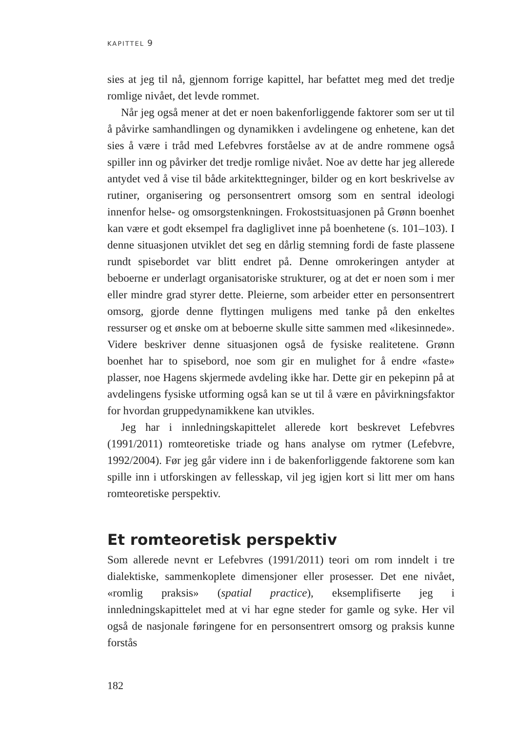KAPITTEL 9
sies at jeg til nå, gjennom forrige kapittel, har befattet meg med det tredje romlige nivået, det levde rommet.
Når jeg også mener at det er noen bakenforliggende faktorer som ser ut til å påvirke samhandlingen og dynamikken i avdelingene og enhetene, kan det sies å være i tråd med Lefebvres forståelse av at de andre rommene også spiller inn og påvirker det tredje romlige nivået. Noe av dette har jeg allerede antydet ved å vise til både arkitekttegninger, bilder og en kort beskrivelse av rutiner, organisering og personsentrert omsorg som en sentral ideologi innenfor helse- og omsorgstenkningen. Frokostsituasjonen på Grønn boenhet kan være et godt eksempel fra dagliglivet inne på boenhetene (s. 101–103). I denne situasjonen utviklet det seg en dårlig stemning fordi de faste plassene rundt spisebordet var blitt endret på. Denne omrokeringen antyder at beboerne er underlagt organisatoriske strukturer, og at det er noen som i mer eller mindre grad styrer dette. Pleierne, som arbeider etter en personsentrert omsorg, gjorde denne flyttingen muligens med tanke på den enkeltes ressurser og et ønske om at beboerne skulle sitte sammen med «likesinnede». Videre beskriver denne situasjonen også de fysiske realitetene. Grønn boenhet har to spisebord, noe som gir en mulighet for å endre «faste» plasser, noe Hagens skjermede avdeling ikke har. Dette gir en pekepinn på at avdelingens fysiske utforming også kan se ut til å være en påvirkningsfaktor for hvordan gruppedynamikkene kan utvikles.
Jeg har i innledningskapittelet allerede kort beskrevet Lefebvres (1991/2011) romteoretiske triade og hans analyse om rytmer (Lefebvre, 1992/2004). Før jeg går videre inn i de bakenforliggende faktorene som kan spille inn i utforskingen av fellesskap, vil jeg igjen kort si litt mer om hans romteoretiske perspektiv.
Et romteoretisk perspektiv
Som allerede nevnt er Lefebvres (1991/2011) teori om rom inndelt i tre dialektiske, sammenkoplete dimensjoner eller prosesser. Det ene nivået, «romlig praksis» (spatial practice), eksemplifiserte jeg i innledningskapittelet med at vi har egne steder for gamle og syke. Her vil også de nasjonale føringene for en personsentrert omsorg og praksis kunne forstås
182